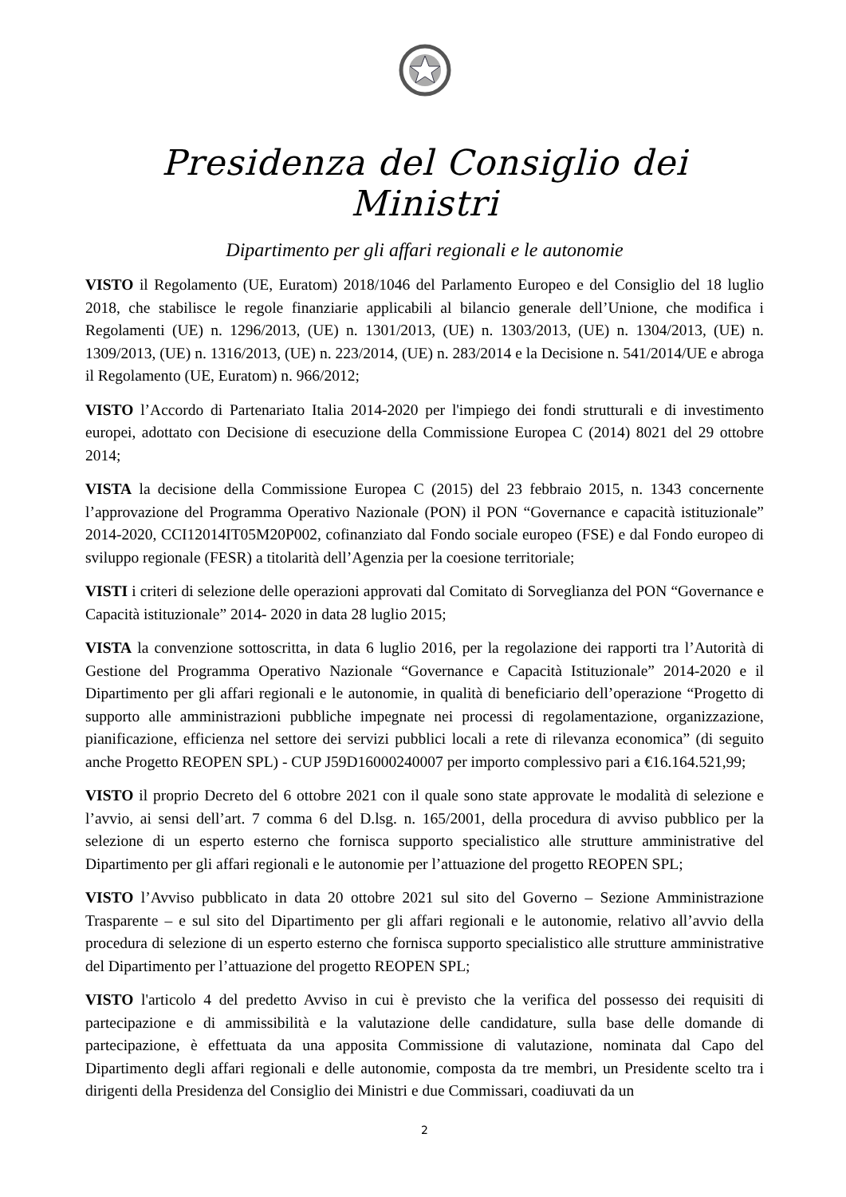Presidenza del Consiglio dei Ministri
Dipartimento per gli affari regionali e le autonomie
VISTO il Regolamento (UE, Euratom) 2018/1046 del Parlamento Europeo e del Consiglio del 18 luglio 2018, che stabilisce le regole finanziarie applicabili al bilancio generale dell’Unione, che modifica i Regolamenti (UE) n. 1296/2013, (UE) n. 1301/2013, (UE) n. 1303/2013, (UE) n. 1304/2013, (UE) n. 1309/2013, (UE) n. 1316/2013, (UE) n. 223/2014, (UE) n. 283/2014 e la Decisione n. 541/2014/UE e abroga il Regolamento (UE, Euratom) n. 966/2012;
VISTO l’Accordo di Partenariato Italia 2014-2020 per l'impiego dei fondi strutturali e di investimento europei, adottato con Decisione di esecuzione della Commissione Europea C (2014) 8021 del 29 ottobre 2014;
VISTA la decisione della Commissione Europea C (2015) del 23 febbraio 2015, n. 1343 concernente l’approvazione del Programma Operativo Nazionale (PON) il PON “Governance e capacità istituzionale” 2014-2020, CCI12014IT05M20P002, cofinanziato dal Fondo sociale europeo (FSE) e dal Fondo europeo di sviluppo regionale (FESR) a titolarità dell’Agenzia per la coesione territoriale;
VISTI i criteri di selezione delle operazioni approvati dal Comitato di Sorveglianza del PON “Governance e Capacità istituzionale” 2014- 2020 in data 28 luglio 2015;
VISTA la convenzione sottoscritta, in data 6 luglio 2016, per la regolazione dei rapporti tra l’Autorità di Gestione del Programma Operativo Nazionale “Governance e Capacità Istituzionale” 2014-2020 e il Dipartimento per gli affari regionali e le autonomie, in qualità di beneficiario dell’operazione “Progetto di supporto alle amministrazioni pubbliche impegnate nei processi di regolamentazione, organizzazione, pianificazione, efficienza nel settore dei servizi pubblici locali a rete di rilevanza economica” (di seguito anche Progetto REOPEN SPL) - CUP J59D16000240007 per importo complessivo pari a €16.164.521,99;
VISTO il proprio Decreto del 6 ottobre 2021 con il quale sono state approvate le modalità di selezione e l’avvio, ai sensi dell’art. 7 comma 6 del D.lsg. n. 165/2001, della procedura di avviso pubblico per la selezione di un esperto esterno che fornisca supporto specialistico alle strutture amministrative del Dipartimento per gli affari regionali e le autonomie per l’attuazione del progetto REOPEN SPL;
VISTO l’Avviso pubblicato in data 20 ottobre 2021 sul sito del Governo – Sezione Amministrazione Trasparente – e sul sito del Dipartimento per gli affari regionali e le autonomie, relativo all’avvio della procedura di selezione di un esperto esterno che fornisca supporto specialistico alle strutture amministrative del Dipartimento per l’attuazione del progetto REOPEN SPL;
VISTO l'articolo 4 del predetto Avviso in cui è previsto che la verifica del possesso dei requisiti di partecipazione e di ammissibilità e la valutazione delle candidature, sulla base delle domande di partecipazione, è effettuata da una apposita Commissione di valutazione, nominata dal Capo del Dipartimento degli affari regionali e delle autonomie, composta da tre membri, un Presidente scelto tra i dirigenti della Presidenza del Consiglio dei Ministri e due Commissari, coadiuvati da un
2